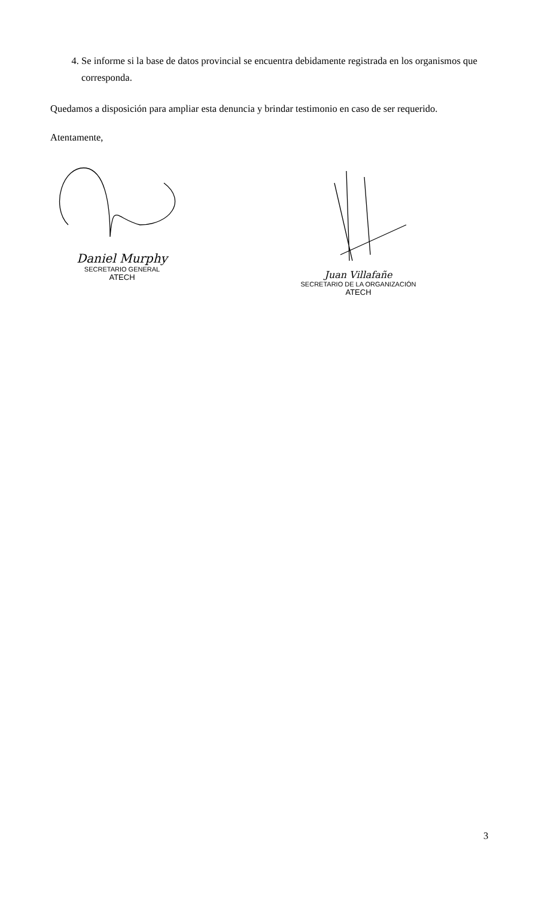4. Se informe si la base de datos provincial se encuentra debidamente registrada en los organismos que corresponda.
Quedamos a disposición para ampliar esta denuncia y brindar testimonio en caso de ser requerido.
Atentamente,
Daniel Murphy
SECRETARIO GENERAL
ATECH
Juan Villafañe
SECRETARIO DE LA ORGANIZACIÓN
ATECH
3